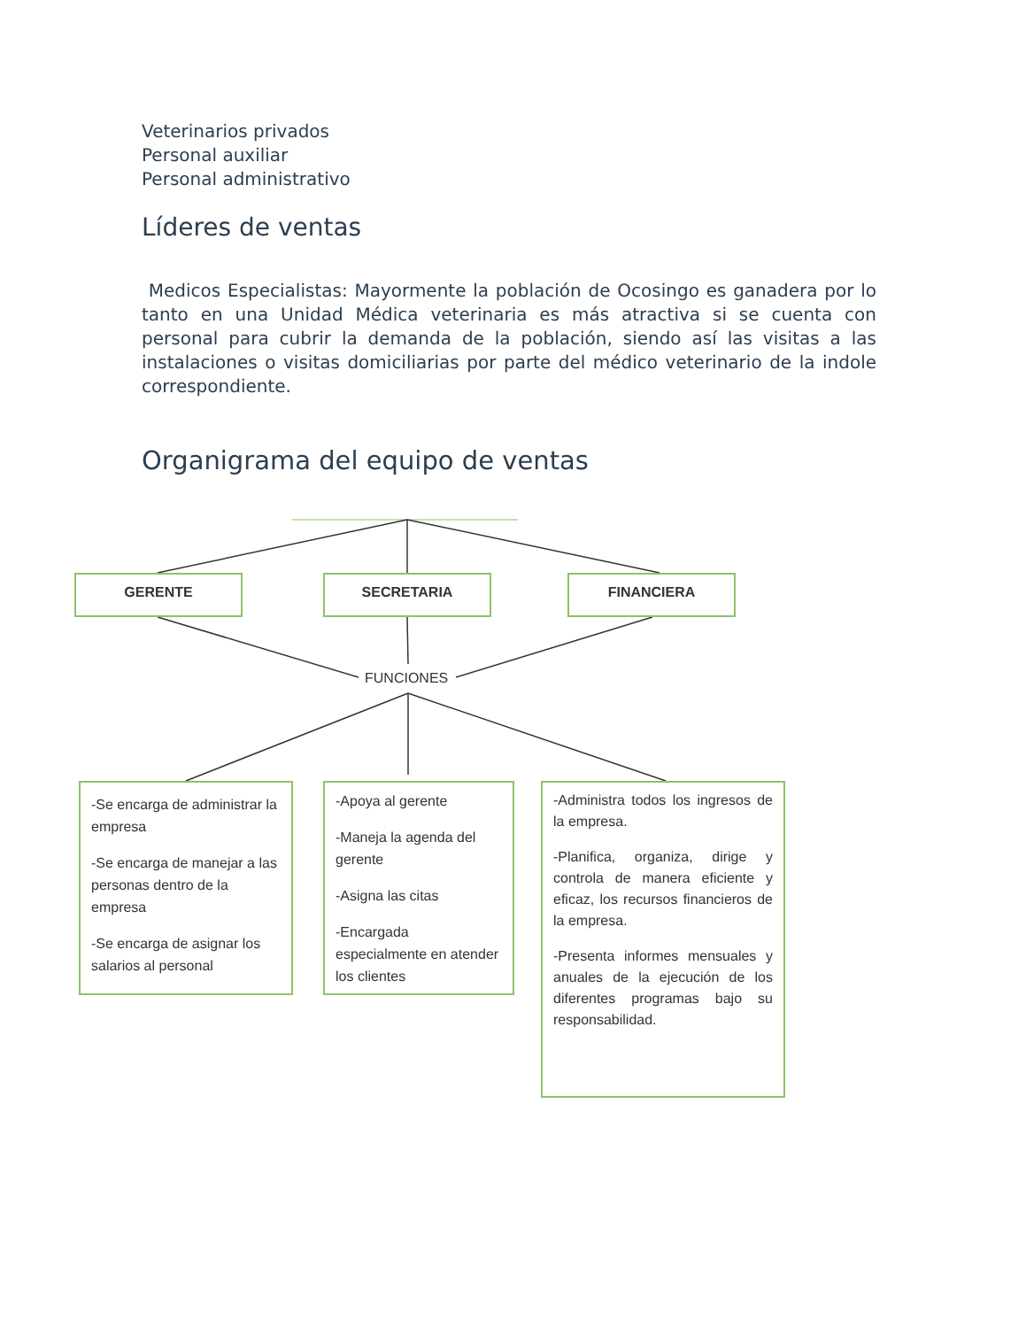Veterinarios privados
Personal auxiliar
Personal administrativo
Líderes de ventas
Medicos Especialistas: Mayormente la población de Ocosingo es ganadera por lo tanto en una Unidad Médica veterinaria es más atractiva si se cuenta con personal para cubrir la demanda de la población, siendo así las visitas a las instalaciones o visitas domiciliarias por parte del médico veterinario de la indole correspondiente.
Organigrama del equipo de ventas
GERENTE SECRETARIA FINANCIERA
FUNCIONES
-Se encarga de administrar la empresa
-Se encarga de manejar a las personas dentro de la empresa
-Se encarga de asignar los salarios al personal
-Apoya al gerente
-Maneja la agenda del gerente
-Asigna las citas
-Encargada especialmente en atender los clientes
-Administra todos los ingresos de la empresa.
-Planifica, organiza, dirige y controla de manera eficiente y eficaz, los recursos financieros de la empresa.
-Presenta informes mensuales y anuales de la ejecución de los diferentes programas bajo su responsabilidad.